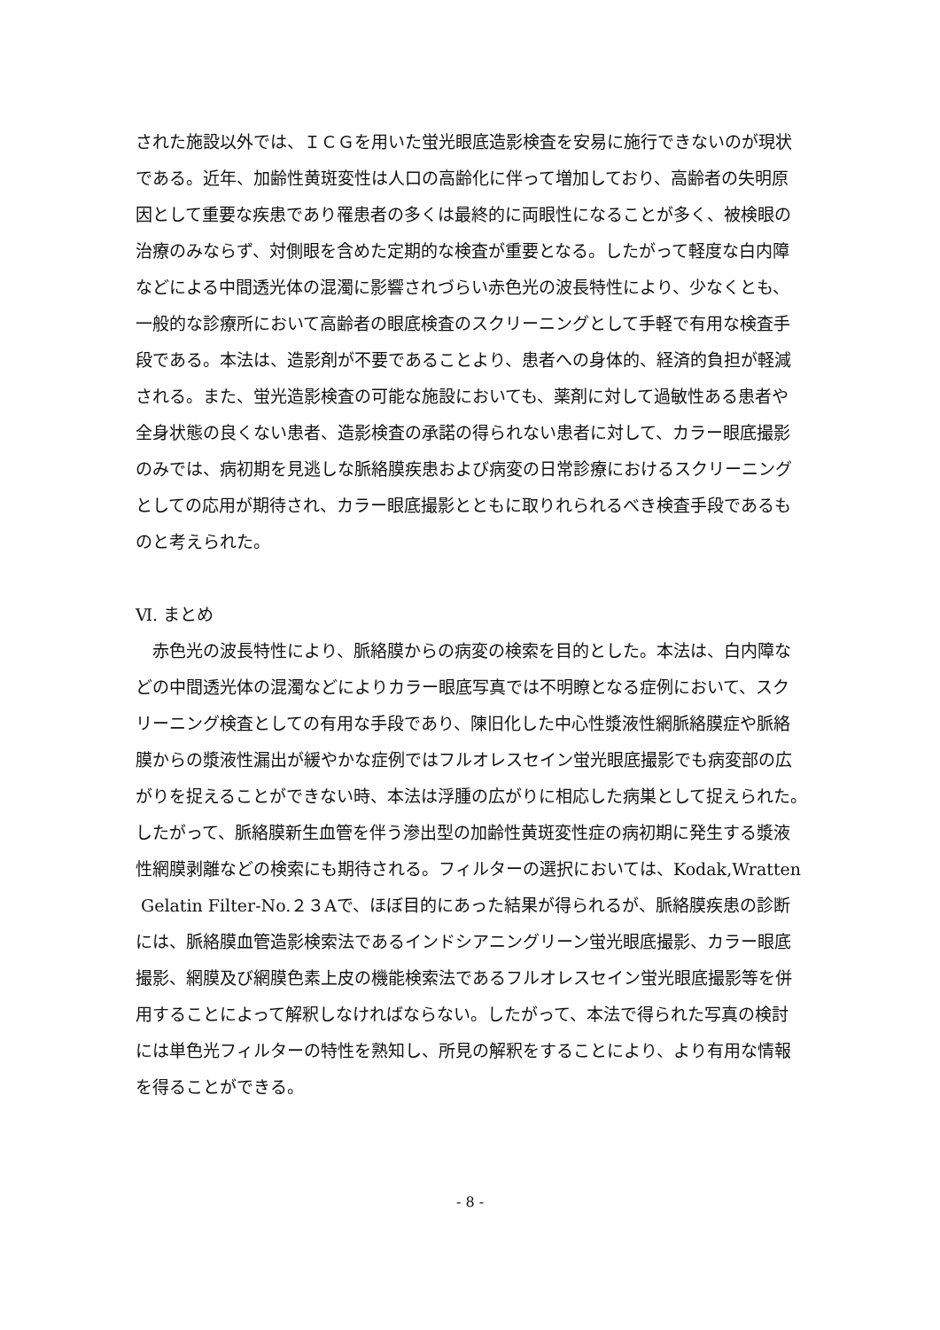された施設以外では、ＩＣＧを用いた蛍光眼底造影検査を安易に施行できないのが現状
である。近年、加齢性黄斑変性は人口の高齢化に伴って増加しており、高齢者の失明原
因として重要な疾患であり罹患者の多くは最終的に両眼性になることが多く、被検眼の
治療のみならず、対側眼を含めた定期的な検査が重要となる。したがって軽度な白内障
などによる中間透光体の混濁に影響されづらい赤色光の波長特性により、少なくとも、
一般的な診療所において高齢者の眼底検査のスクリーニングとして手軽で有用な検査手
段である。本法は、造影剤が不要であることより、患者への身体的、経済的負担が軽減
される。また、蛍光造影検査の可能な施設においても、薬剤に対して過敏性ある患者や
全身状態の良くない患者、造影検査の承諾の得られない患者に対して、カラー眼底撮影
のみでは、病初期を見逃しな脈絡膜疾患および病変の日常診療におけるスクリーニング
としての応用が期待され、カラー眼底撮影とともに取りれられるべき検査手段であるも
のと考えられた。
Ⅵ. まとめ
　赤色光の波長特性により、脈絡膜からの病変の検索を目的とした。本法は、白内障な
どの中間透光体の混濁などによりカラー眼底写真では不明瞭となる症例において、スク
リーニング検査としての有用な手段であり、陳旧化した中心性漿液性網脈絡膜症や脈絡
膜からの漿液性漏出が緩やかな症例ではフルオレスセイン蛍光眼底撮影でも病変部の広
がりを捉えることができない時、本法は浮腫の広がりに相応した病巣として捉えられた。
したがって、脈絡膜新生血管を伴う滲出型の加齢性黄斑変性症の病初期に発生する漿液
性網膜剥離などの検索にも期待される。フィルターの選択においては、Kodak,Wratten
Gelatin Filter-No.２３Aで、ほぼ目的にあった結果が得られるが、脈絡膜疾患の診断
には、脈絡膜血管造影検索法であるインドシアニングリーン蛍光眼底撮影、カラー眼底
撮影、網膜及び網膜色素上皮の機能検索法であるフルオレスセイン蛍光眼底撮影等を併
用することによって解釈しなければならない。したがって、本法で得られた写真の検討
には単色光フィルターの特性を熟知し、所見の解釈をすることにより、より有用な情報
を得ることができる。
- 8 -